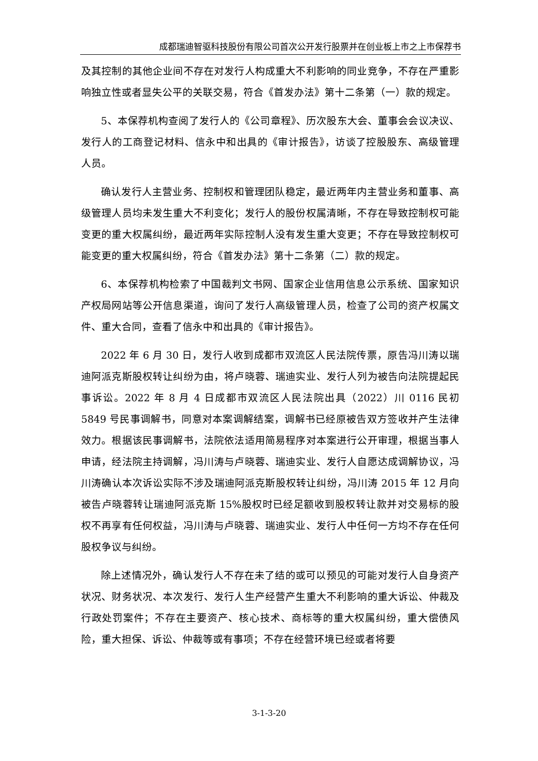成都瑞迪智驱科技股份有限公司首次公开发行股票并在创业板上市之上市保荐书
及其控制的其他企业间不存在对发行人构成重大不利影响的同业竞争，不存在严重影响独立性或者显失公平的关联交易，符合《首发办法》第十二条第（一）款的规定。
5、本保荐机构查阅了发行人的《公司章程》、历次股东大会、董事会会议决议、发行人的工商登记材料、信永中和出具的《审计报告》，访谈了控股股东、高级管理人员。
确认发行人主营业务、控制权和管理团队稳定，最近两年内主营业务和董事、高级管理人员均未发生重大不利变化；发行人的股份权属清晰，不存在导致控制权可能变更的重大权属纠纷，最近两年实际控制人没有发生重大变更；不存在导致控制权可能变更的重大权属纠纷，符合《首发办法》第十二条第（二）款的规定。
6、本保荐机构检索了中国裁判文书网、国家企业信用信息公示系统、国家知识产权局网站等公开信息渠道，询问了发行人高级管理人员，检查了公司的资产权属文件、重大合同，查看了信永中和出具的《审计报告》。
2022 年 6 月 30 日，发行人收到成都市双流区人民法院传票，原告冯川涛以瑞迪阿派克斯股权转让纠纷为由，将卢晓蓉、瑞迪实业、发行人列为被告向法院提起民事诉讼。2022 年 8 月 4 日成都市双流区人民法院出具（2022）川 0116 民初 5849 号民事调解书，同意对本案调解结案，调解书已经原被告双方签收并产生法律效力。根据该民事调解书，法院依法适用简易程序对本案进行公开审理，根据当事人申请，经法院主持调解，冯川涛与卢晓蓉、瑞迪实业、发行人自愿达成调解协议，冯川涛确认本次诉讼实际不涉及瑞迪阿派克斯股权转让纠纷，冯川涛 2015 年 12 月向被告卢晓蓉转让瑞迪阿派克斯 15%股权时已经足额收到股权转让款并对交易标的股权不再享有任何权益，冯川涛与卢晓蓉、瑞迪实业、发行人中任何一方均不存在任何股权争议与纠纷。
除上述情况外，确认发行人不存在未了结的或可以预见的可能对发行人自身资产状况、财务状况、本次发行、发行人生产经营产生重大不利影响的重大诉讼、仲裁及行政处罚案件；不存在主要资产、核心技术、商标等的重大权属纠纷，重大偿债风险，重大担保、诉讼、仲裁等或有事项；不存在经营环境已经或者将要
3-1-3-20